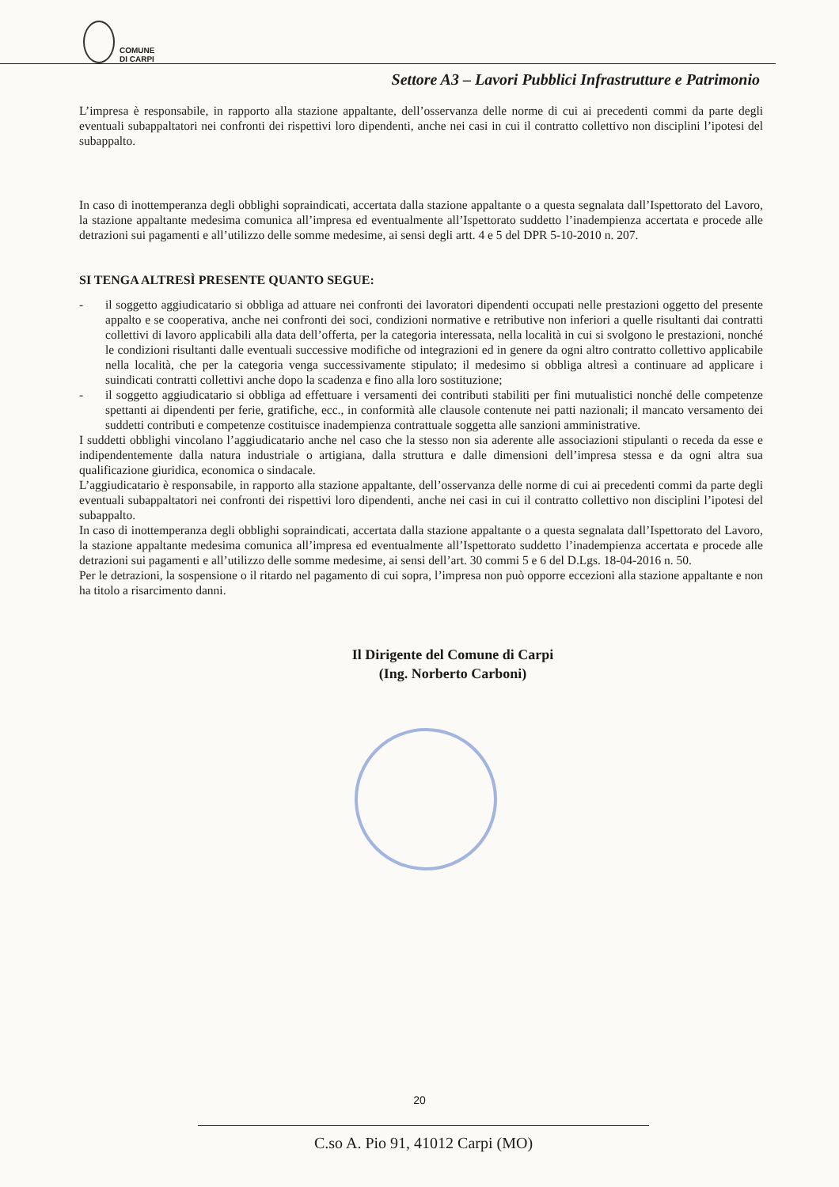COMUNE
DI CARPI
Settore A3 – Lavori Pubblici Infrastrutture e Patrimonio
L’impresa è responsabile, in rapporto alla stazione appaltante, dell’osservanza delle norme di cui ai precedenti commi da parte degli eventuali subappaltatori nei confronti dei rispettivi loro dipendenti, anche nei casi in cui il contratto collettivo non disciplini l’ipotesi del subappalto.
In caso di inottemperanza degli obblighi sopraindicati, accertata dalla stazione appaltante o a questa segnalata dall’Ispettorato del Lavoro, la stazione appaltante medesima comunica all’impresa ed eventualmente all’Ispettorato suddetto l’inadempienza accertata e procede alle detrazioni sui pagamenti e all’utilizzo delle somme medesime, ai sensi degli artt. 4 e 5 del DPR 5-10-2010 n. 207.
SI TENGA ALTRESÌ PRESENTE QUANTO SEGUE:
- il soggetto aggiudicatario si obbliga ad attuare nei confronti dei lavoratori dipendenti occupati nelle prestazioni oggetto del presente appalto e se cooperativa, anche nei confronti dei soci, condizioni normative e retributive non inferiori a quelle risultanti dai contratti collettivi di lavoro applicabili alla data dell’offerta, per la categoria interessata, nella località in cui si svolgono le prestazioni, nonché le condizioni risultanti dalle eventuali successive modifiche od integrazioni ed in genere da ogni altro contratto collettivo applicabile nella località, che per la categoria venga successivamente stipulato; il medesimo si obbliga altresì a continuare ad applicare i suindicati contratti collettivi anche dopo la scadenza e fino alla loro sostituzione;
- il soggetto aggiudicatario si obbliga ad effettuare i versamenti dei contributi stabiliti per fini mutualistici nonché delle competenze spettanti ai dipendenti per ferie, gratifiche, ecc., in conformità alle clausole contenute nei patti nazionali; il mancato versamento dei suddetti contributi e competenze costituisce inadempienza contrattuale soggetta alle sanzioni amministrative.
I suddetti obblighi vincolano l’aggiudicatario anche nel caso che la stesso non sia aderente alle associazioni stipulanti o receda da esse e indipendentemente dalla natura industriale o artigiana, dalla struttura e dalle dimensioni dell’impresa stessa e da ogni altra sua qualificazione giuridica, economica o sindacale.
L’aggiudicatario è responsabile, in rapporto alla stazione appaltante, dell’osservanza delle norme di cui ai precedenti commi da parte degli eventuali subappaltatori nei confronti dei rispettivi loro dipendenti, anche nei casi in cui il contratto collettivo non disciplini l’ipotesi del subappalto.
In caso di inottemperanza degli obblighi sopraindicati, accertata dalla stazione appaltante o a questa segnalata dall’Ispettorato del Lavoro, la stazione appaltante medesima comunica all’impresa ed eventualmente all’Ispettorato suddetto l’inadempienza accertata e procede alle detrazioni sui pagamenti e all’utilizzo delle somme medesime, ai sensi dell’art. 30 commi 5 e 6 del D.Lgs. 18-04-2016 n. 50.
Per le detrazioni, la sospensione o il ritardo nel pagamento di cui sopra, l’impresa non può opporre eccezioni alla stazione appaltante e non ha titolo a risarcimento danni.
Il Dirigente del Comune di Carpi
(Ing. Norberto Carboni)
20
C.so A. Pio 91, 41012 Carpi (MO)